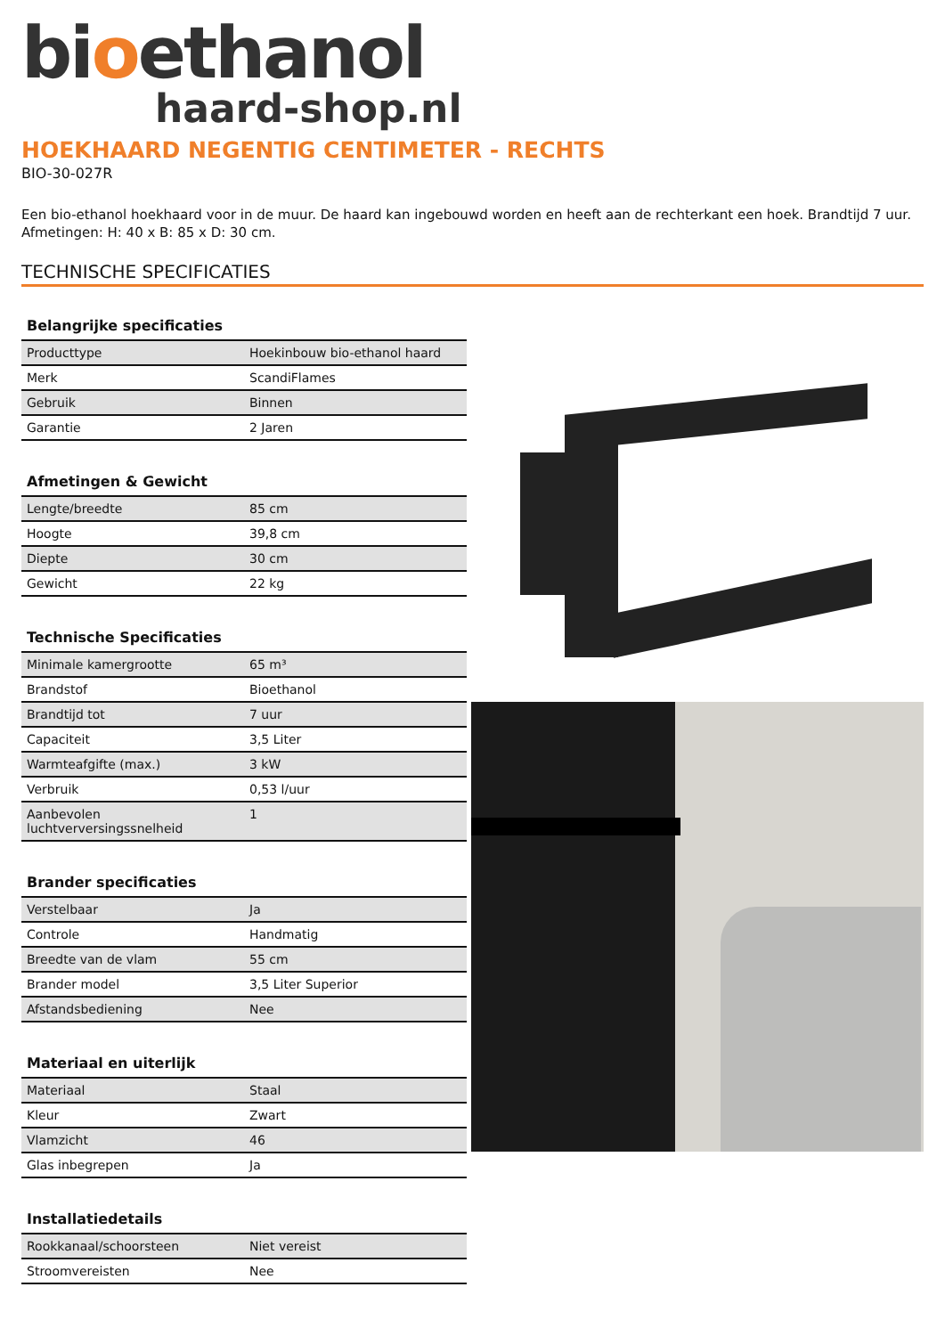bioethanol
haard-shop.nl
HOEKHAARD NEGENTIG CENTIMETER - RECHTS
BIO-30-027R
Een bio-ethanol hoekhaard voor in de muur. De haard kan ingebouwd worden en heeft aan de rechterkant een hoek. Brandtijd 7 uur. Afmetingen: H: 40 x B: 85 x D: 30 cm.
TECHNISCHE SPECIFICATIES
| Belangrijke specificaties | |
| --- | --- |
| Producttype | Hoekinbouw bio-ethanol haard |
| Merk | ScandiFlames |
| Gebruik | Binnen |
| Garantie | 2 Jaren |
| Afmetingen & Gewicht | |
| --- | --- |
| Lengte/breedte | 85 cm |
| Hoogte | 39,8 cm |
| Diepte | 30 cm |
| Gewicht | 22 kg |
| Technische Specificaties | |
| --- | --- |
| Minimale kamergrootte | 65 m³ |
| Brandstof | Bioethanol |
| Brandtijd tot | 7 uur |
| Capaciteit | 3,5 Liter |
| Warmteafgifte (max.) | 3 kW |
| Verbruik | 0,53 l/uur |
| Aanbevolen luchtverversingssnelheid | 1 |
| Brander specificaties | |
| --- | --- |
| Verstelbaar | Ja |
| Controle | Handmatig |
| Breedte van de vlam | 55 cm |
| Brander model | 3,5 Liter Superior |
| Afstandsbediening | Nee |
| Materiaal en uiterlijk | |
| --- | --- |
| Materiaal | Staal |
| Kleur | Zwart |
| Vlamzicht | 46 |
| Glas inbegrepen | Ja |
| Installatiedetails | |
| --- | --- |
| Rookkanaal/schoorsteen | Niet vereist |
| Stroomvereisten | Nee |